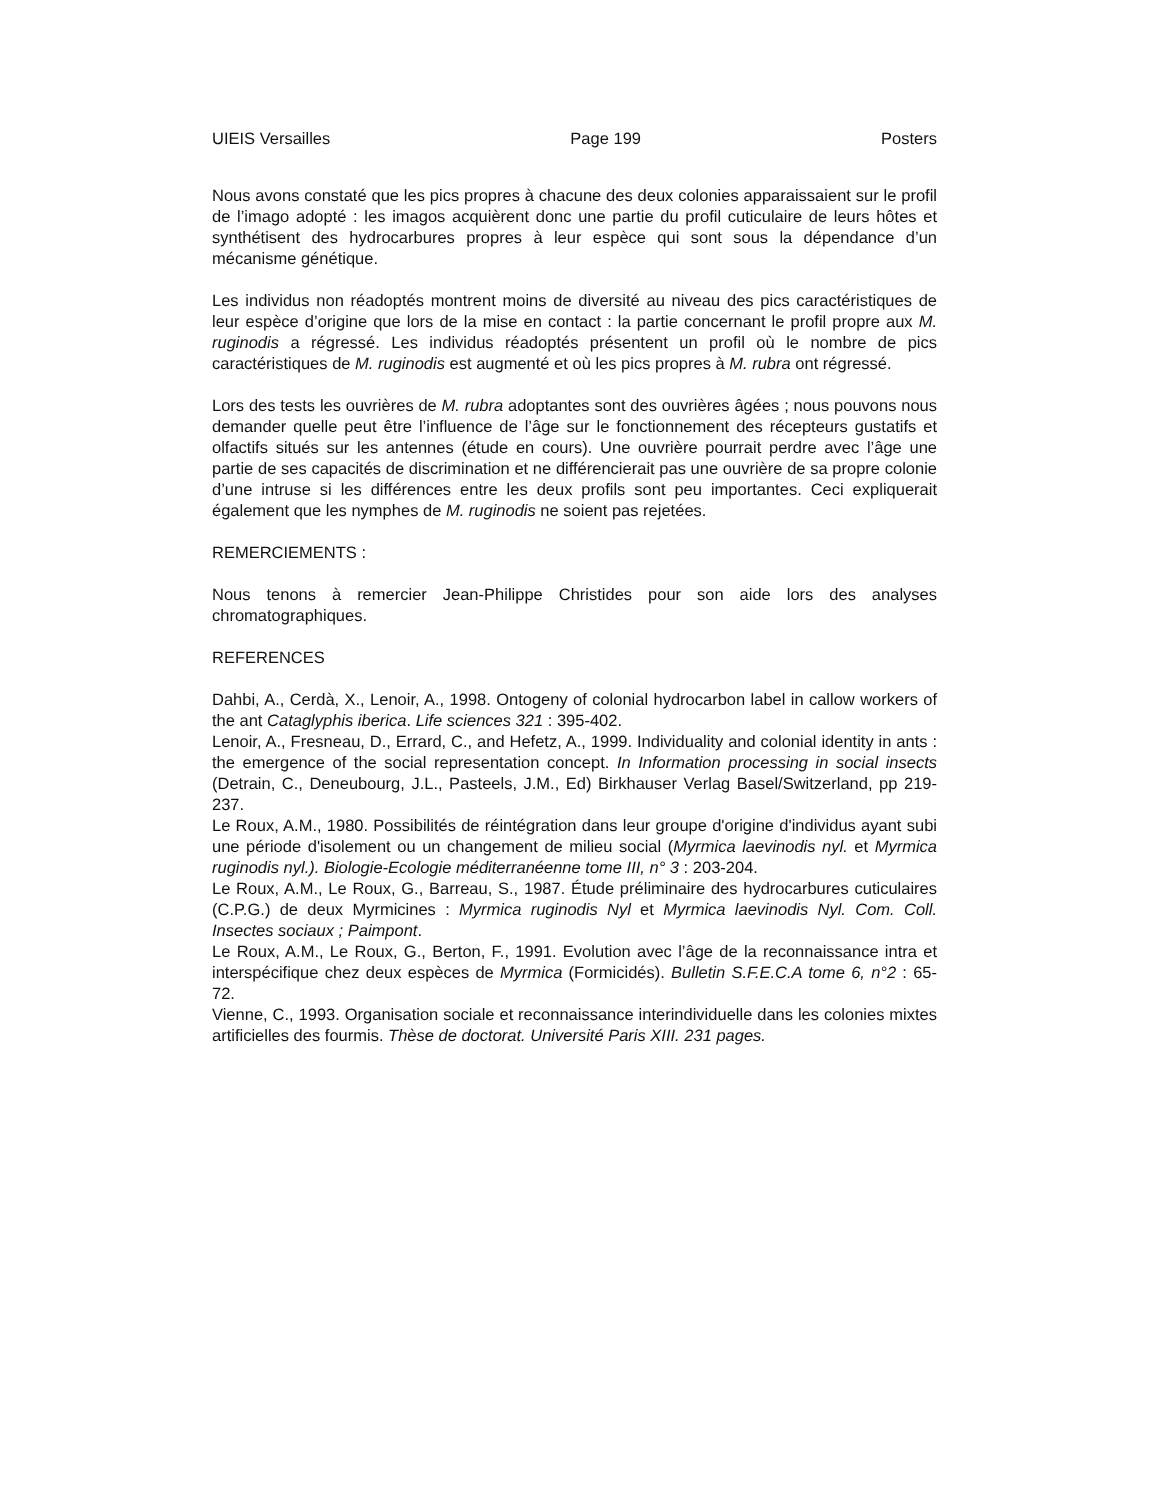UIEIS Versailles Page 199 Posters
Nous avons constaté que les pics propres à chacune des deux colonies apparaissaient sur le profil de l’imago adopté : les imagos acquièrent donc une partie du profil cuticulaire de leurs hôtes et synthétisent des hydrocarbures propres à leur espèce qui sont sous la dépendance d’un mécanisme génétique.
Les individus non réadoptés montrent moins de diversité au niveau des pics caractéristiques de leur espèce d’origine que lors de la mise en contact : la partie concernant le profil propre aux M. ruginodis a régressé. Les individus réadoptés présentent un profil où le nombre de pics caractéristiques de M. ruginodis est augmenté et où les pics propres à M. rubra ont régressé.
Lors des tests les ouvrières de M. rubra adoptantes sont des ouvrières âgées ; nous pouvons nous demander quelle peut être l’influence de l’âge sur le fonctionnement des récepteurs gustatifs et olfactifs situés sur les antennes (étude en cours). Une ouvrière pourrait perdre avec l’âge une partie de ses capacités de discrimination et ne différencierait pas une ouvrière de sa propre colonie d’une intruse si les différences entre les deux profils sont peu importantes. Ceci expliquerait également que les nymphes de M. ruginodis ne soient pas rejetées.
REMERCIEMENTS :
Nous tenons à remercier Jean-Philippe Christides pour son aide lors des analyses chromatographiques.
REFERENCES
Dahbi, A., Cerdà, X., Lenoir, A., 1998. Ontogeny of colonial hydrocarbon label in callow workers of the ant Cataglyphis iberica. Life sciences 321 : 395-402.
Lenoir, A., Fresneau, D., Errard, C., and Hefetz, A., 1999. Individuality and colonial identity in ants : the emergence of the social representation concept. In Information processing in social insects (Detrain, C., Deneubourg, J.L., Pasteels, J.M., Ed) Birkhauser Verlag Basel/Switzerland, pp 219-237.
Le Roux, A.M., 1980. Possibilités de réintégration dans leur groupe d'origine d'individus ayant subi une période d'isolement ou un changement de milieu social (Myrmica laevinodis nyl. et Myrmica ruginodis nyl.). Biologie-Ecologie méditerranéenne tome III, n° 3 : 203-204.
Le Roux, A.M., Le Roux, G., Barreau, S., 1987. Étude préliminaire des hydrocarbures cuticulaires (C.P.G.) de deux Myrmicines : Myrmica ruginodis Nyl et Myrmica laevinodis Nyl. Com. Coll. Insectes sociaux ; Paimpont.
Le Roux, A.M., Le Roux, G., Berton, F., 1991. Evolution avec l’âge de la reconnaissance intra et interspécifique chez deux espèces de Myrmica (Formicidés). Bulletin S.F.E.C.A tome 6, n°2 : 65-72.
Vienne, C., 1993. Organisation sociale et reconnaissance interindividuelle dans les colonies mixtes artificielles des fourmis. Thèse de doctorat. Université Paris XIII. 231 pages.